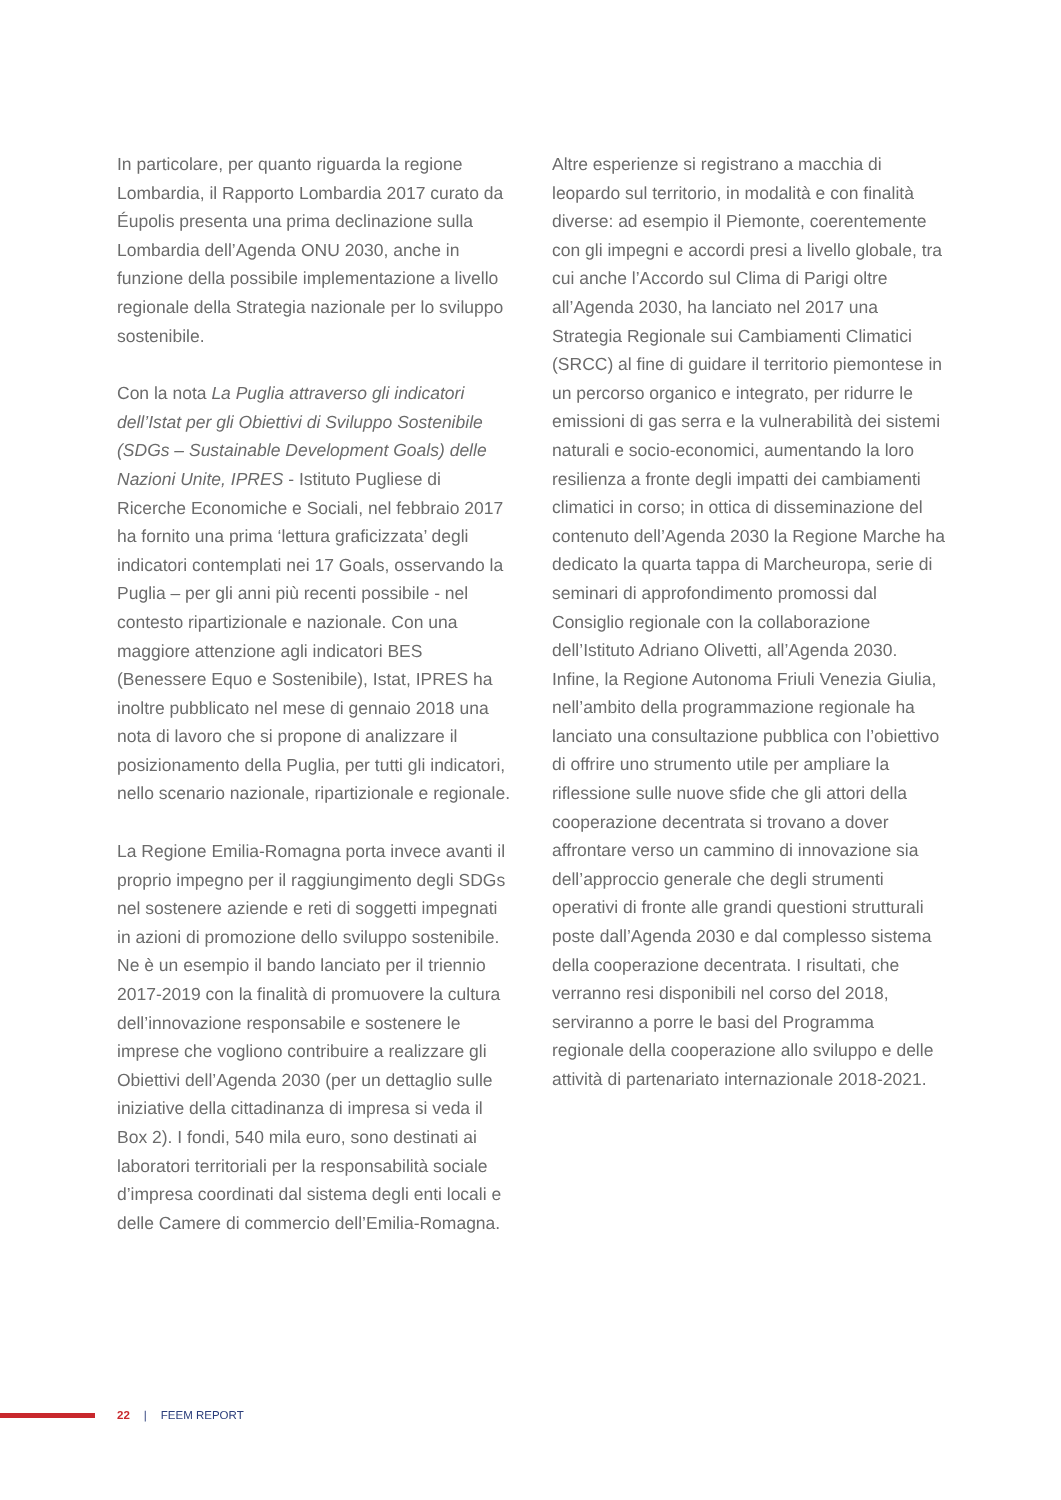In particolare, per quanto riguarda la regione Lombardia, il Rapporto Lombardia 2017 curato da Éupolis presenta una prima declinazione sulla Lombardia dell’Agenda ONU 2030, anche in funzione della possibile implementazione a livello regionale della Strategia nazionale per lo sviluppo sostenibile.
Con la nota La Puglia attraverso gli indicatori dell’Istat per gli Obiettivi di Sviluppo Sostenibile (SDGs – Sustainable Development Goals) delle Nazioni Unite, IPRES - Istituto Pugliese di Ricerche Economiche e Sociali, nel febbraio 2017 ha fornito una prima ‘lettura graficizzata’ degli indicatori contemplati nei 17 Goals, osservando la Puglia – per gli anni più recenti possibile - nel contesto ripartizionale e nazionale. Con una maggiore attenzione agli indicatori BES (Benessere Equo e Sostenibile), Istat, IPRES ha inoltre pubblicato nel mese di gennaio 2018 una nota di lavoro che si propone di analizzare il posizionamento della Puglia, per tutti gli indicatori, nello scenario nazionale, ripartizionale e regionale.
La Regione Emilia-Romagna porta invece avanti il proprio impegno per il raggiungimento degli SDGs nel sostenere aziende e reti di soggetti impegnati in azioni di promozione dello sviluppo sostenibile. Ne è un esempio il bando lanciato per il triennio 2017-2019 con la finalità di promuovere la cultura dell’innovazione responsabile e sostenere le imprese che vogliono contribuire a realizzare gli Obiettivi dell’Agenda 2030 (per un dettaglio sulle iniziative della cittadinanza di impresa si veda il Box 2). I fondi, 540 mila euro, sono destinati ai laboratori territoriali per la responsabilità sociale d’impresa coordinati dal sistema degli enti locali e delle Camere di commercio dell’Emilia-Romagna.
Altre esperienze si registrano a macchia di leopardo sul territorio, in modalità e con finalità diverse: ad esempio il Piemonte, coerentemente con gli impegni e accordi presi a livello globale, tra cui anche l’Accordo sul Clima di Parigi oltre all’Agenda 2030, ha lanciato nel 2017 una Strategia Regionale sui Cambiamenti Climatici (SRCC) al fine di guidare il territorio piemontese in un percorso organico e integrato, per ridurre le emissioni di gas serra e la vulnerabilità dei sistemi naturali e socio-economici, aumentando la loro resilienza a fronte degli impatti dei cambiamenti climatici in corso; in ottica di disseminazione del contenuto dell’Agenda 2030 la Regione Marche ha dedicato la quarta tappa di Marcheuropa, serie di seminari di approfondimento promossi dal Consiglio regionale con la collaborazione dell’Istituto Adriano Olivetti, all’Agenda 2030. Infine, la Regione Autonoma Friuli Venezia Giulia, nell’ambito della programmazione regionale ha lanciato una consultazione pubblica con l’obiettivo di offrire uno strumento utile per ampliare la riflessione sulle nuove sfide che gli attori della cooperazione decentrata si trovano a dover affrontare verso un cammino di innovazione sia dell’approccio generale che degli strumenti operativi di fronte alle grandi questioni strutturali poste dall’Agenda 2030 e dal complesso sistema della cooperazione decentrata. I risultati, che verranno resi disponibili nel corso del 2018, serviranno a porre le basi del Programma regionale della cooperazione allo sviluppo e delle attività di partenariato internazionale 2018-2021.
22 | FEEM REPORT